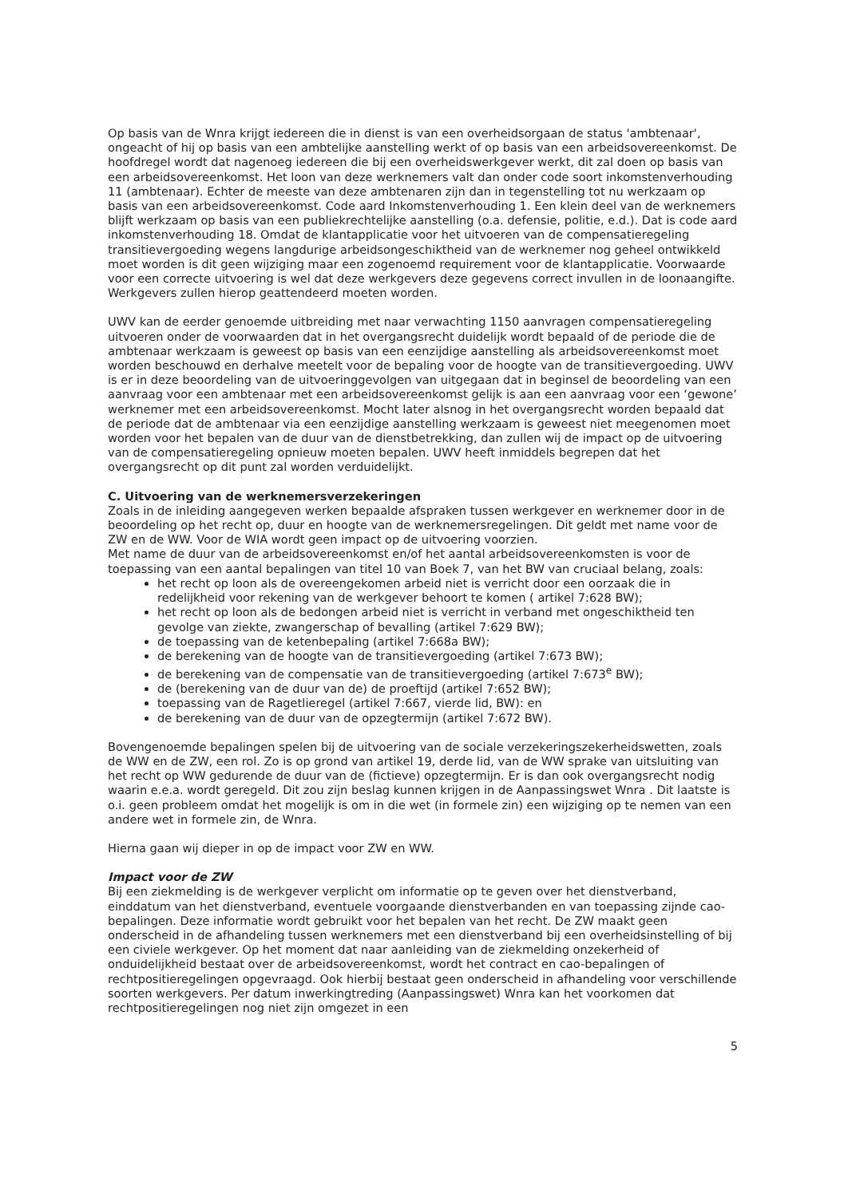Op basis van de Wnra krijgt iedereen die in dienst is van een overheidsorgaan de status 'ambtenaar', ongeacht of hij op basis van een ambtelijke aanstelling werkt of op basis van een arbeidsovereenkomst. De hoofdregel wordt dat nagenoeg iedereen die bij een overheidswerkgever werkt, dit zal doen op basis van een arbeidsovereenkomst. Het loon van deze werknemers valt dan onder code soort inkomstenverhouding 11 (ambtenaar). Echter de meeste van deze ambtenaren zijn dan in tegenstelling tot nu werkzaam op basis van een arbeidsovereenkomst. Code aard Inkomstenverhouding 1. Een klein deel van de werknemers blijft werkzaam op basis van een publiekrechtelijke aanstelling (o.a. defensie, politie, e.d.). Dat is code aard inkomstenverhouding 18. Omdat de klantapplicatie voor het uitvoeren van de compensatieregeling transitievergoeding wegens langdurige arbeidsongeschiktheid van de werknemer nog geheel ontwikkeld moet worden is dit geen wijziging maar een zogenoemd requirement voor de klantapplicatie. Voorwaarde voor een correcte uitvoering is wel dat deze werkgevers deze gegevens correct invullen in de loonaangifte. Werkgevers zullen hierop geattendeerd moeten worden.
UWV kan de eerder genoemde uitbreiding met naar verwachting 1150 aanvragen compensatieregeling uitvoeren onder de voorwaarden dat in het overgangsrecht duidelijk wordt bepaald of de periode die de ambtenaar werkzaam is geweest op basis van een eenzijdige aanstelling als arbeidsovereenkomst moet worden beschouwd en derhalve meetelt voor de bepaling voor de hoogte van de transitievergoeding. UWV is er in deze beoordeling van de uitvoeringgevolgen van uitgegaan dat in beginsel de beoordeling van een aanvraag voor een ambtenaar met een arbeidsovereenkomst gelijk is aan een aanvraag voor een ‘gewone’ werknemer met een arbeidsovereenkomst. Mocht later alsnog in het overgangsrecht worden bepaald dat de periode dat de ambtenaar via een eenzijdige aanstelling werkzaam is geweest niet meegenomen moet worden voor het bepalen van de duur van de dienstbetrekking, dan zullen wij de impact op de uitvoering van de compensatieregeling opnieuw moeten bepalen. UWV heeft inmiddels begrepen dat het overgangsrecht op dit punt zal worden verduidelijkt.
C. Uitvoering van de werknemersverzekeringen
Zoals in de inleiding aangegeven werken bepaalde afspraken tussen werkgever en werknemer door in de beoordeling op het recht op, duur en hoogte van de werknemersregelingen. Dit geldt met name voor de ZW en de WW. Voor de WIA wordt geen impact op de uitvoering voorzien.
Met name de duur van de arbeidsovereenkomst en/of het aantal arbeidsovereenkomsten is voor de toepassing van een aantal bepalingen van titel 10 van Boek 7, van het BW van cruciaal belang, zoals:
het recht op loon als de overeengekomen arbeid niet is verricht door een oorzaak die in redelijkheid voor rekening van de werkgever behoort te komen ( artikel 7:628 BW);
het recht op loon als de bedongen arbeid niet is verricht in verband met ongeschiktheid ten gevolge van ziekte, zwangerschap of bevalling (artikel 7:629 BW);
de toepassing van de ketenbepaling (artikel 7:668a BW);
de berekening van de hoogte van de transitievergoeding (artikel 7:673 BW);
de berekening van de compensatie van de transitievergoeding (artikel 7:673<sup>e</sup> BW);
de (berekening van de duur van de) de proeftijd (artikel 7:652 BW);
toepassing van de Ragetlieregel (artikel 7:667, vierde lid, BW): en
de berekening van de duur van de opzegtermijn (artikel 7:672 BW).
Bovengenoemde bepalingen spelen bij de uitvoering van de sociale verzekeringszekerheidswetten, zoals de WW en de ZW, een rol. Zo is op grond van artikel 19, derde lid, van de WW sprake van uitsluiting van het recht op WW gedurende de duur van de (fictieve) opzegtermijn. Er is dan ook overgangsrecht nodig waarin e.e.a. wordt geregeld. Dit zou zijn beslag kunnen krijgen in de Aanpassingswet Wnra . Dit laatste is o.i. geen probleem omdat het mogelijk is om in die wet (in formele zin) een wijziging op te nemen van een andere wet in formele zin, de Wnra.
Hierna gaan wij dieper in op de impact voor ZW en WW.
Impact voor de ZW
Bij een ziekmelding is de werkgever verplicht om informatie op te geven over het dienstverband, einddatum van het dienstverband, eventuele voorgaande dienstverbanden en van toepassing zijnde cao-bepalingen. Deze informatie wordt gebruikt voor het bepalen van het recht. De ZW maakt geen onderscheid in de afhandeling tussen werknemers met een dienstverband bij een overheidsinstelling of bij een civiele werkgever. Op het moment dat naar aanleiding van de ziekmelding onzekerheid of onduidelijkheid bestaat over de arbeidsovereenkomst, wordt het contract en cao-bepalingen of rechtpositieregelingen opgevraagd. Ook hierbij bestaat geen onderscheid in afhandeling voor verschillende soorten werkgevers. Per datum inwerkingtreding (Aanpassingswet) Wnra kan het voorkomen dat rechtpositieregelingen nog niet zijn omgezet in een
5